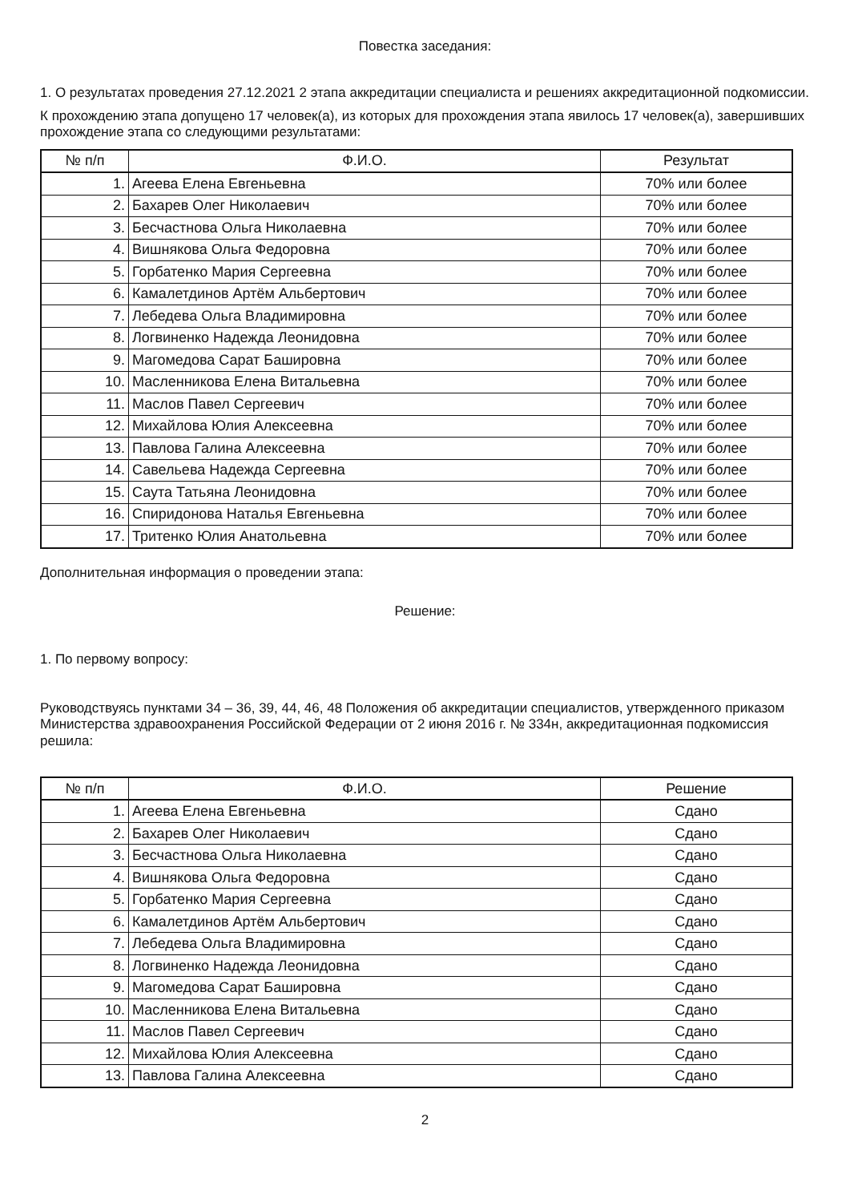Повестка заседания:
1. О результатах проведения 27.12.2021 2 этапа аккредитации специалиста и решениях аккредитационной подкомиссии.
К прохождению этапа допущено 17 человек(а), из которых для прохождения этапа явилось 17 человек(а), завершивших прохождение этапа со следующими результатами:
| № п/п | Ф.И.О. | Результат |
| --- | --- | --- |
| 1. | Агеева Елена Евгеньевна | 70% или более |
| 2. | Бахарев Олег Николаевич | 70% или более |
| 3. | Бесчастнова Ольга Николаевна | 70% или более |
| 4. | Вишнякова Ольга Федоровна | 70% или более |
| 5. | Горбатенко Мария Сергеевна | 70% или более |
| 6. | Камалетдинов Артём Альбертович | 70% или более |
| 7. | Лебедева Ольга Владимировна | 70% или более |
| 8. | Логвиненко Надежда Леонидовна | 70% или более |
| 9. | Магомедова Сарат Башировна | 70% или более |
| 10. | Масленникова Елена Витальевна | 70% или более |
| 11. | Маслов Павел Сергеевич | 70% или более |
| 12. | Михайлова Юлия Алексеевна | 70% или более |
| 13. | Павлова Галина Алексеевна | 70% или более |
| 14. | Савельева Надежда Сергеевна | 70% или более |
| 15. | Саута Татьяна Леонидовна | 70% или более |
| 16. | Спиридонова Наталья Евгеньевна | 70% или более |
| 17. | Тритенко Юлия Анатольевна | 70% или более |
Дополнительная информация о проведении этапа:
Решение:
1. По первому вопросу:
Руководствуясь пунктами 34 – 36, 39, 44, 46, 48 Положения об аккредитации специалистов, утвержденного приказом Министерства здравоохранения Российской Федерации от 2 июня 2016 г. № 334н, аккредитационная подкомиссия решила:
| № п/п | Ф.И.О. | Решение |
| --- | --- | --- |
| 1. | Агеева Елена Евгеньевна | Сдано |
| 2. | Бахарев Олег Николаевич | Сдано |
| 3. | Бесчастнова Ольга Николаевна | Сдано |
| 4. | Вишнякова Ольга Федоровна | Сдано |
| 5. | Горбатенко Мария Сергеевна | Сдано |
| 6. | Камалетдинов Артём Альбертович | Сдано |
| 7. | Лебедева Ольга Владимировна | Сдано |
| 8. | Логвиненко Надежда Леонидовна | Сдано |
| 9. | Магомедова Сарат Башировна | Сдано |
| 10. | Масленникова Елена Витальевна | Сдано |
| 11. | Маслов Павел Сергеевич | Сдано |
| 12. | Михайлова Юлия Алексеевна | Сдано |
| 13. | Павлова Галина Алексеевна | Сдано |
2